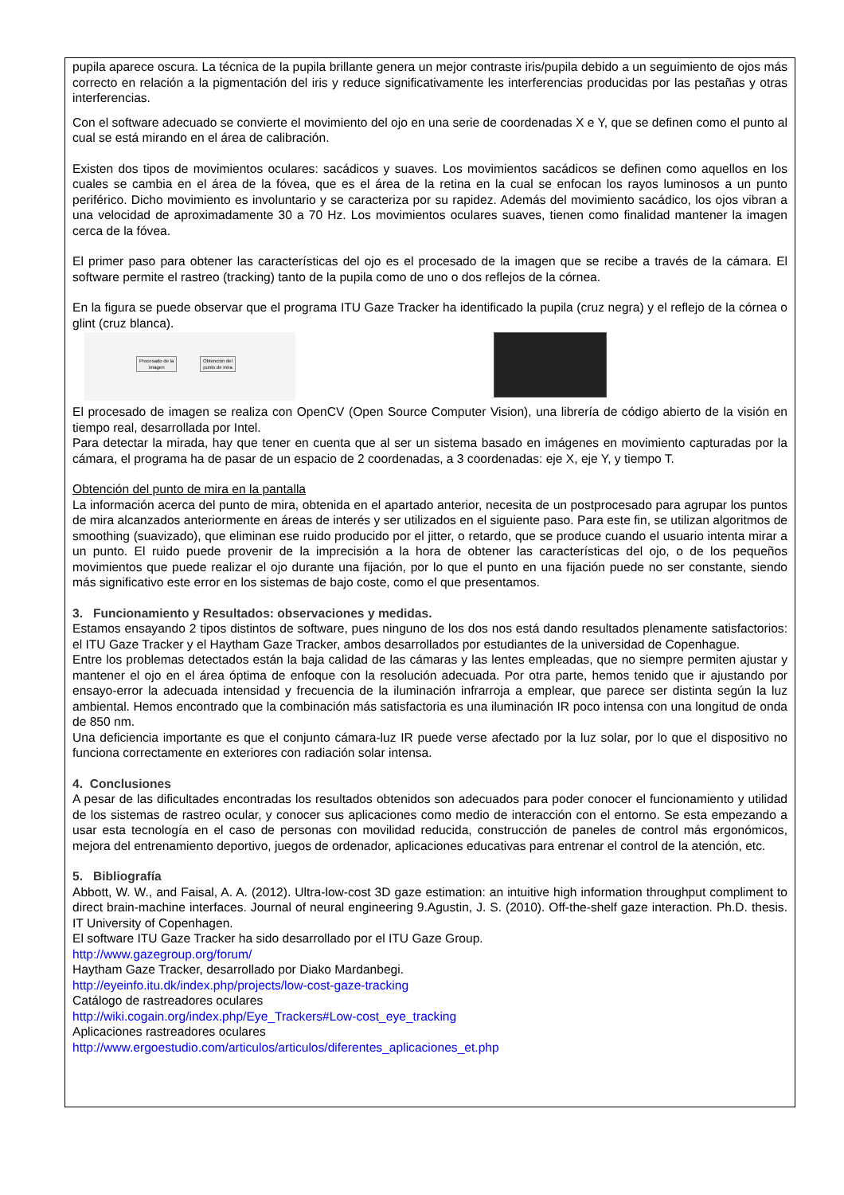pupila aparece oscura. La técnica de la pupila brillante genera un mejor contraste iris/pupila debido a un seguimiento de ojos más correcto en relación a la pigmentación del iris y reduce significativamente les interferencias producidas por las pestañas y otras interferencias.
Con el software adecuado se convierte el movimiento del ojo en una serie de coordenadas X e Y, que se definen como el punto al cual se está mirando en el área de calibración.
Existen dos tipos de movimientos oculares: sacádicos y suaves. Los movimientos sacádicos se definen como aquellos en los cuales se cambia en el área de la fóvea, que es el área de la retina en la cual se enfocan los rayos luminosos a un punto periférico. Dicho movimiento es involuntario y se caracteriza por su rapidez. Además del movimiento sacádico, los ojos vibran a una velocidad de aproximadamente 30 a 70 Hz. Los movimientos oculares suaves, tienen como finalidad mantener la imagen cerca de la fóvea.
El primer paso para obtener las características del ojo es el procesado de la imagen que se recibe a través de la cámara. El software permite el rastreo (tracking) tanto de la pupila como de uno o dos reflejos de la córnea.
En la figura se puede observar que el programa ITU Gaze Tracker ha identificado la pupila (cruz negra) y el reflejo de la córnea o glint (cruz blanca).
Procesado de la
imagen
Obtención del
punto de mira
El procesado de imagen se realiza con OpenCV (Open Source Computer Vision), una librería de código abierto de la visión en tiempo real, desarrollada por Intel.
Para detectar la mirada, hay que tener en cuenta que al ser un sistema basado en imágenes en movimiento capturadas por la cámara, el programa ha de pasar de un espacio de 2 coordenadas, a 3 coordenadas: eje X, eje Y, y tiempo T.
Obtención del punto de mira en la pantalla
La información acerca del punto de mira, obtenida en el apartado anterior, necesita de un postprocesado para agrupar los puntos de mira alcanzados anteriormente en áreas de interés y ser utilizados en el siguiente paso. Para este fin, se utilizan algoritmos de smoothing (suavizado), que eliminan ese ruido producido por el jitter, o retardo, que se produce cuando el usuario intenta mirar a un punto. El ruido puede provenir de la imprecisión a la hora de obtener las características del ojo, o de los pequeños movimientos que puede realizar el ojo durante una fijación, por lo que el punto en una fijación puede no ser constante, siendo más significativo este error en los sistemas de bajo coste, como el que presentamos.
3. Funcionamiento y Resultados: observaciones y medidas.
Estamos ensayando 2 tipos distintos de software, pues ninguno de los dos nos está dando resultados plenamente satisfactorios: el ITU Gaze Tracker y el Haytham Gaze Tracker, ambos desarrollados por estudiantes de la universidad de Copenhague.
Entre los problemas detectados están la baja calidad de las cámaras y las lentes empleadas, que no siempre permiten ajustar y mantener el ojo en el área óptima de enfoque con la resolución adecuada. Por otra parte, hemos tenido que ir ajustando por ensayo-error la adecuada intensidad y frecuencia de la iluminación infrarroja a emplear, que parece ser distinta según la luz ambiental. Hemos encontrado que la combinación más satisfactoria es una iluminación IR poco intensa con una longitud de onda de 850 nm.
Una deficiencia importante es que el conjunto cámara-luz IR puede verse afectado por la luz solar, por lo que el dispositivo no funciona correctamente en exteriores con radiación solar intensa.
4. Conclusiones
A pesar de las dificultades encontradas los resultados obtenidos son adecuados para poder conocer el funcionamiento y utilidad de los sistemas de rastreo ocular, y conocer sus aplicaciones como medio de interacción con el entorno. Se esta empezando a usar esta tecnología en el caso de personas con movilidad reducida, construcción de paneles de control más ergonómicos, mejora del entrenamiento deportivo, juegos de ordenador, aplicaciones educativas para entrenar el control de la atención, etc.
5. Bibliografía
Abbott, W. W., and Faisal, A. A. (2012). Ultra-low-cost 3D gaze estimation: an intuitive high information throughput compliment to direct brain-machine interfaces. Journal of neural engineering 9.Agustin, J. S. (2010). Off-the-shelf gaze interaction. Ph.D. thesis. IT University of Copenhagen.
El software ITU Gaze Tracker ha sido desarrollado por el ITU Gaze Group.
http://www.gazegroup.org/forum/
Haytham Gaze Tracker, desarrollado por Diako Mardanbegi.
http://eyeinfo.itu.dk/index.php/projects/low-cost-gaze-tracking
Catálogo de rastreadores oculares
http://wiki.cogain.org/index.php/Eye_Trackers#Low-cost_eye_tracking
Aplicaciones rastreadores oculares
http://www.ergoestudio.com/articulos/articulos/diferentes_aplicaciones_et.php